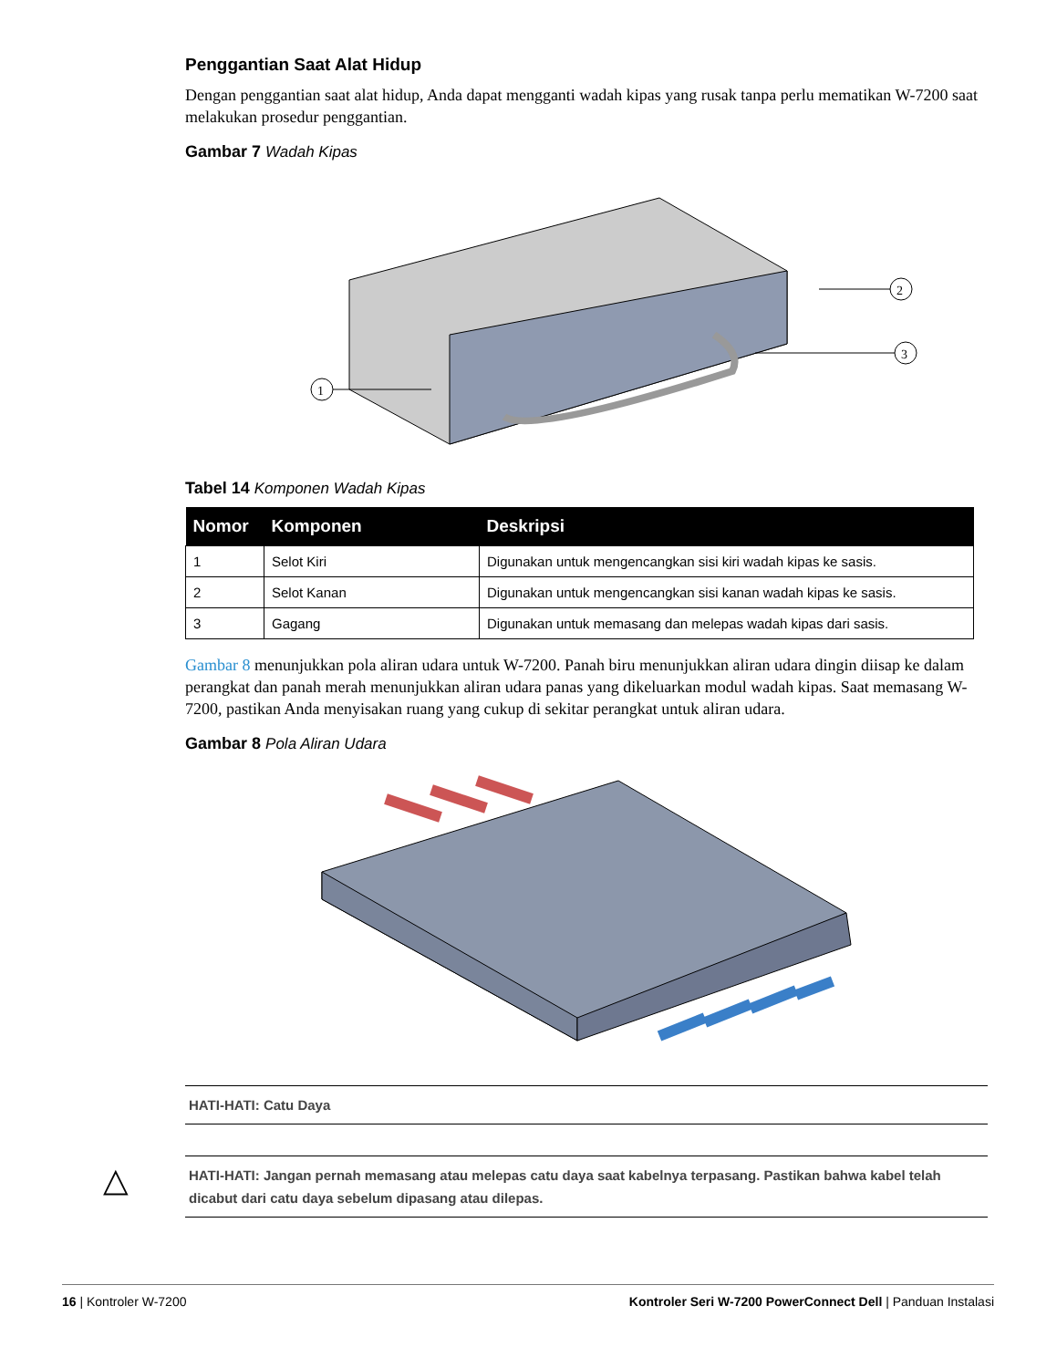Penggantian Saat Alat Hidup
Dengan penggantian saat alat hidup, Anda dapat mengganti wadah kipas yang rusak tanpa perlu mematikan W-7200 saat melakukan prosedur penggantian.
Gambar 7 Wadah Kipas
1
2
3
Tabel 14 Komponen Wadah Kipas
| Nomor | Komponen | Deskripsi |
| --- | --- | --- |
| 1 | Selot Kiri | Digunakan untuk mengencangkan sisi kiri wadah kipas ke sasis. |
| 2 | Selot Kanan | Digunakan untuk mengencangkan sisi kanan wadah kipas ke sasis. |
| 3 | Gagang | Digunakan untuk memasang dan melepas wadah kipas dari sasis. |
Gambar 8 menunjukkan pola aliran udara untuk W-7200. Panah biru menunjukkan aliran udara dingin diisap ke dalam perangkat dan panah merah menunjukkan aliran udara panas yang dikeluarkan modul wadah kipas. Saat memasang W-7200, pastikan Anda menyisakan ruang yang cukup di sekitar perangkat untuk aliran udara.
Gambar 8 Pola Aliran Udara
HATI-HATI: Catu Daya
△
HATI-HATI: Jangan pernah memasang atau melepas catu daya saat kabelnya terpasang. Pastikan bahwa kabel telah dicabut dari catu daya sebelum dipasang atau dilepas.
16 | Kontroler W-7200 Kontroler Seri W-7200 PowerConnect Dell | Panduan Instalasi